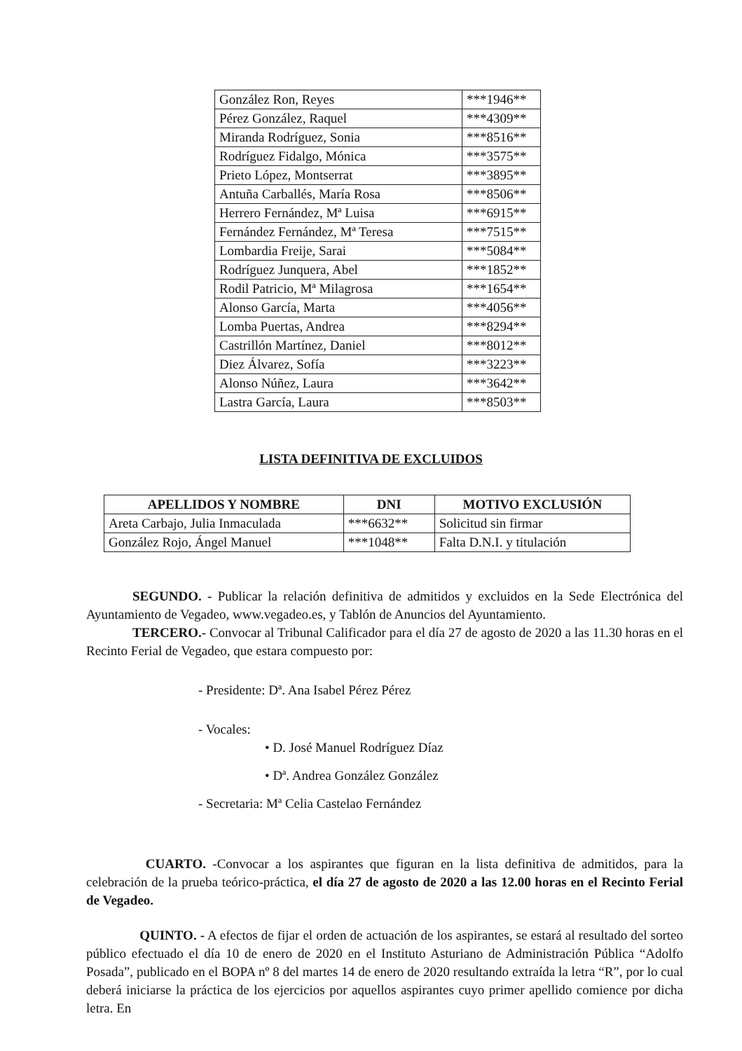| González Ron, Reyes | ***1946** |
| Pérez González, Raquel | ***4309** |
| Miranda Rodríguez, Sonia | ***8516** |
| Rodríguez Fidalgo, Mónica | ***3575** |
| Prieto López, Montserrat | ***3895** |
| Antuña Carballés, María Rosa | ***8506** |
| Herrero Fernández, Mª Luisa | ***6915** |
| Fernández Fernández, Mª Teresa | ***7515** |
| Lombardia Freije, Sarai | ***5084** |
| Rodríguez Junquera, Abel | ***1852** |
| Rodil Patricio, Mª Milagrosa | ***1654** |
| Alonso García, Marta | ***4056** |
| Lomba Puertas, Andrea | ***8294** |
| Castrillón Martínez, Daniel | ***8012** |
| Diez Álvarez, Sofía | ***3223** |
| Alonso Núñez, Laura | ***3642** |
| Lastra García, Laura | ***8503** |
LISTA DEFINITIVA DE EXCLUIDOS
| APELLIDOS Y NOMBRE | DNI | MOTIVO EXCLUSIÓN |
| --- | --- | --- |
| Areta Carbajo, Julia Inmaculada | ***6632** | Solicitud sin firmar |
| González Rojo, Ángel Manuel | ***1048** | Falta D.N.I. y titulación |
SEGUNDO. - Publicar la relación definitiva de admitidos y excluidos en la Sede Electrónica del Ayuntamiento de Vegadeo, www.vegadeo.es, y Tablón de Anuncios del Ayuntamiento.
TERCERO.- Convocar al Tribunal Calificador para el día 27 de agosto de 2020 a las 11.30 horas en el Recinto Ferial de Vegadeo, que estara compuesto por:
- Presidente: Dª. Ana Isabel Pérez Pérez
- Vocales:
• D. José Manuel Rodríguez Díaz
• Dª. Andrea González González
- Secretaria: Mª Celia Castelao Fernández
CUARTO. -Convocar a los aspirantes que figuran en la lista definitiva de admitidos, para la celebración de la prueba teórico-práctica, el día 27 de agosto de 2020 a las 12.00 horas en el Recinto Ferial de Vegadeo.
QUINTO. - A efectos de fijar el orden de actuación de los aspirantes, se estará al resultado del sorteo público efectuado el día 10 de enero de 2020 en el Instituto Asturiano de Administración Pública “Adolfo Posada”, publicado en el BOPA nº 8 del martes 14 de enero de 2020 resultando extraída la letra “R”, por lo cual deberá iniciarse la práctica de los ejercicios por aquellos aspirantes cuyo primer apellido comience por dicha letra. En